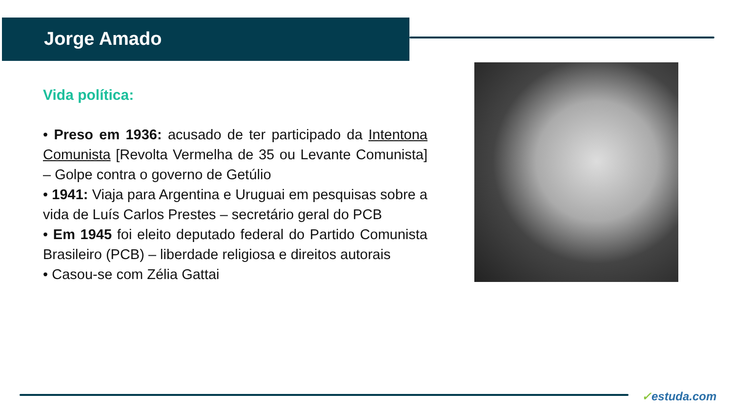Jorge Amado
Vida política:
• Preso em 1936: acusado de ter participado da Intentona Comunista [Revolta Vermelha de 35 ou Levante Comunista] – Golpe contra o governo de Getúlio
• 1941: Viaja para Argentina e Uruguai em pesquisas sobre a vida de Luís Carlos Prestes – secretário geral do PCB
• Em 1945 foi eleito deputado federal do Partido Comunista Brasileiro (PCB) – liberdade religiosa e direitos autorais
• Casou-se com Zélia Gattai
✓estuda.com